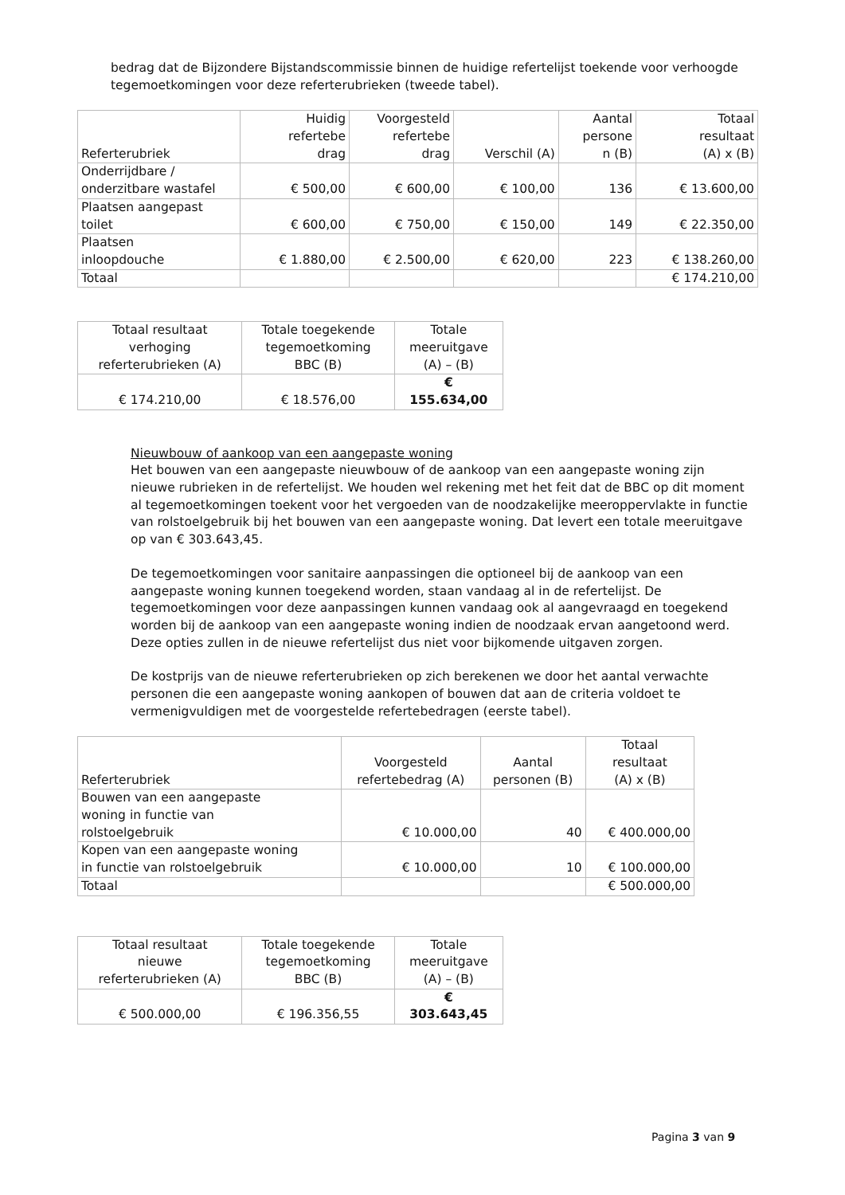bedrag dat de Bijzondere Bijstandscommissie binnen de huidige refertelijst toekende voor verhoogde tegemoetkomingen voor deze referterubrieken (tweede tabel).
| Referterubriek | Huidig refertebe drag | Voorgesteld refertebe drag | Verschil (A) | Aantal persone n (B) | Totaal resultaat (A) x (B) |
| --- | --- | --- | --- | --- | --- |
| Onderrijdbare / onderzitbare wastafel | € 500,00 | € 600,00 | € 100,00 | 136 | € 13.600,00 |
| Plaatsen aangepast toilet | € 600,00 | € 750,00 | € 150,00 | 149 | € 22.350,00 |
| Plaatsen inloopdouche | € 1.880,00 | € 2.500,00 | € 620,00 | 223 | € 138.260,00 |
| Totaal | | | | | € 174.210,00 |
| Totaal resultaat verhoging referterubrieken (A) | Totale toegekende tegemoetkoming BBC (B) | Totale meeruitgave (A) – (B) |
| --- | --- | --- |
| € 174.210,00 | € 18.576,00 | € 155.634,00 |
Nieuwbouw of aankoop van een aangepaste woning
Het bouwen van een aangepaste nieuwbouw of de aankoop van een aangepaste woning zijn nieuwe rubrieken in de refertelijst. We houden wel rekening met het feit dat de BBC op dit moment al tegemoetkomingen toekent voor het vergoeden van de noodzakelijke meeroppervlakte in functie van rolstoelgebruik bij het bouwen van een aangepaste woning. Dat levert een totale meeruitgave op van € 303.643,45.
De tegemoetkomingen voor sanitaire aanpassingen die optioneel bij de aankoop van een aangepaste woning kunnen toegekend worden, staan vandaag al in de refertelijst. De tegemoetkomingen voor deze aanpassingen kunnen vandaag ook al aangevraagd en toegekend worden bij de aankoop van een aangepaste woning indien de noodzaak ervan aangetoond werd. Deze opties zullen in de nieuwe refertelijst dus niet voor bijkomende uitgaven zorgen.
De kostprijs van de nieuwe referterubrieken op zich berekenen we door het aantal verwachte personen die een aangepaste woning aankopen of bouwen dat aan de criteria voldoet te vermenigvuldigen met de voorgestelde refertebedragen (eerste tabel).
| Referterubriek | Voorgesteld refertebedrag (A) | Aantal personen (B) | Totaal resultaat (A) x (B) |
| --- | --- | --- | --- |
| Bouwen van een aangepaste woning in functie van rolstoelgebruik | € 10.000,00 | 40 | € 400.000,00 |
| Kopen van een aangepaste woning in functie van rolstoelgebruik | € 10.000,00 | 10 | € 100.000,00 |
| Totaal | | | € 500.000,00 |
| Totaal resultaat nieuwe referterubrieken (A) | Totale toegekende tegemoetkoming BBC (B) | Totale meeruitgave (A) – (B) |
| --- | --- | --- |
| € 500.000,00 | € 196.356,55 | € 303.643,45 |
Pagina 3 van 9